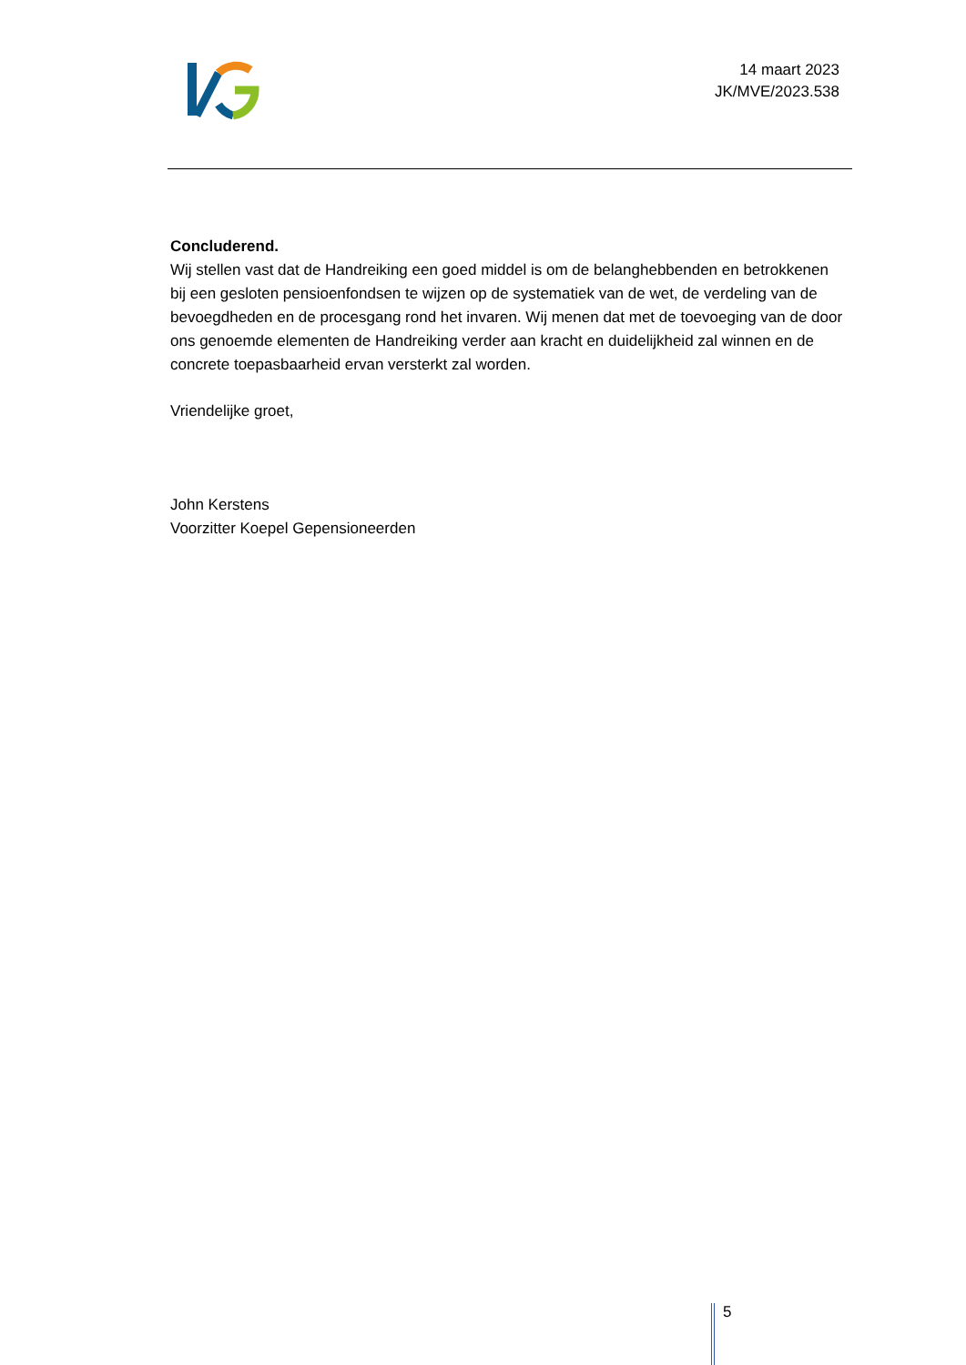14 maart 2023
JK/MVE/2023.538
Concluderend.
Wij stellen vast dat de Handreiking een goed middel is om de belanghebbenden en betrokkenen bij een gesloten pensioenfondsen te wijzen op de systematiek van de wet, de verdeling van de bevoegdheden en de procesgang rond het invaren. Wij menen dat met de toevoeging van de door ons genoemde elementen de Handreiking verder aan kracht en duidelijkheid zal winnen en de concrete toepasbaarheid ervan versterkt zal worden.
Vriendelijke groet,
John Kerstens
Voorzitter Koepel Gepensioneerden
5